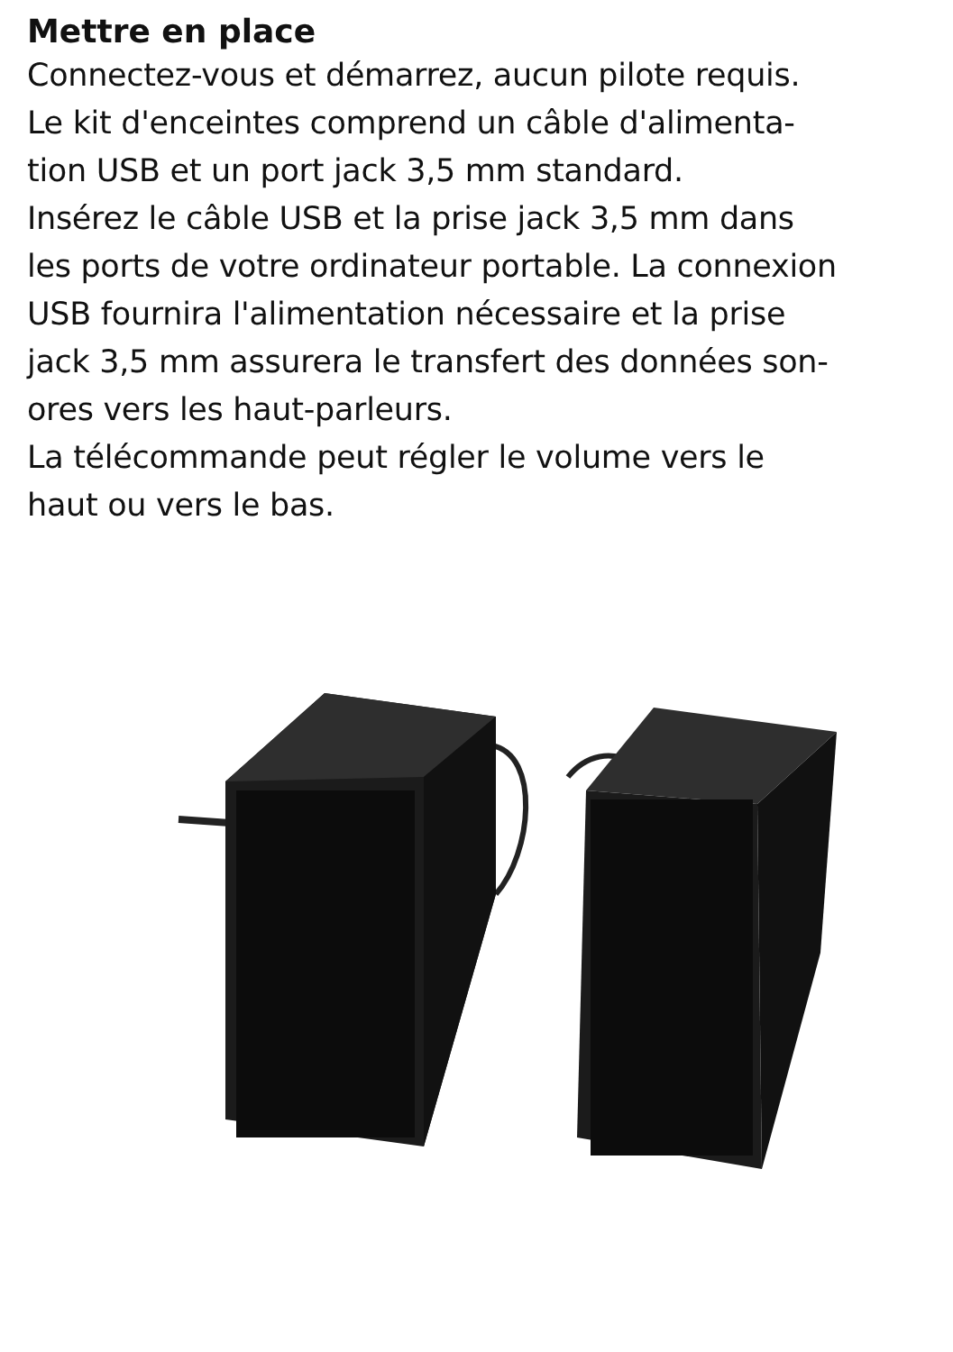Mettre en place
Connectez-vous et démarrez, aucun pilote requis.
Le kit d'enceintes comprend un câble d'alimenta-
tion USB et un port jack 3,5 mm standard.
Insérez le câble USB et la prise jack 3,5 mm dans
les ports de votre ordinateur portable. La connexion
USB fournira l'alimentation nécessaire et la prise
jack 3,5 mm assurera le transfert des données son-
ores vers les haut-parleurs.
La télécommande peut régler le volume vers le
haut ou vers le bas.